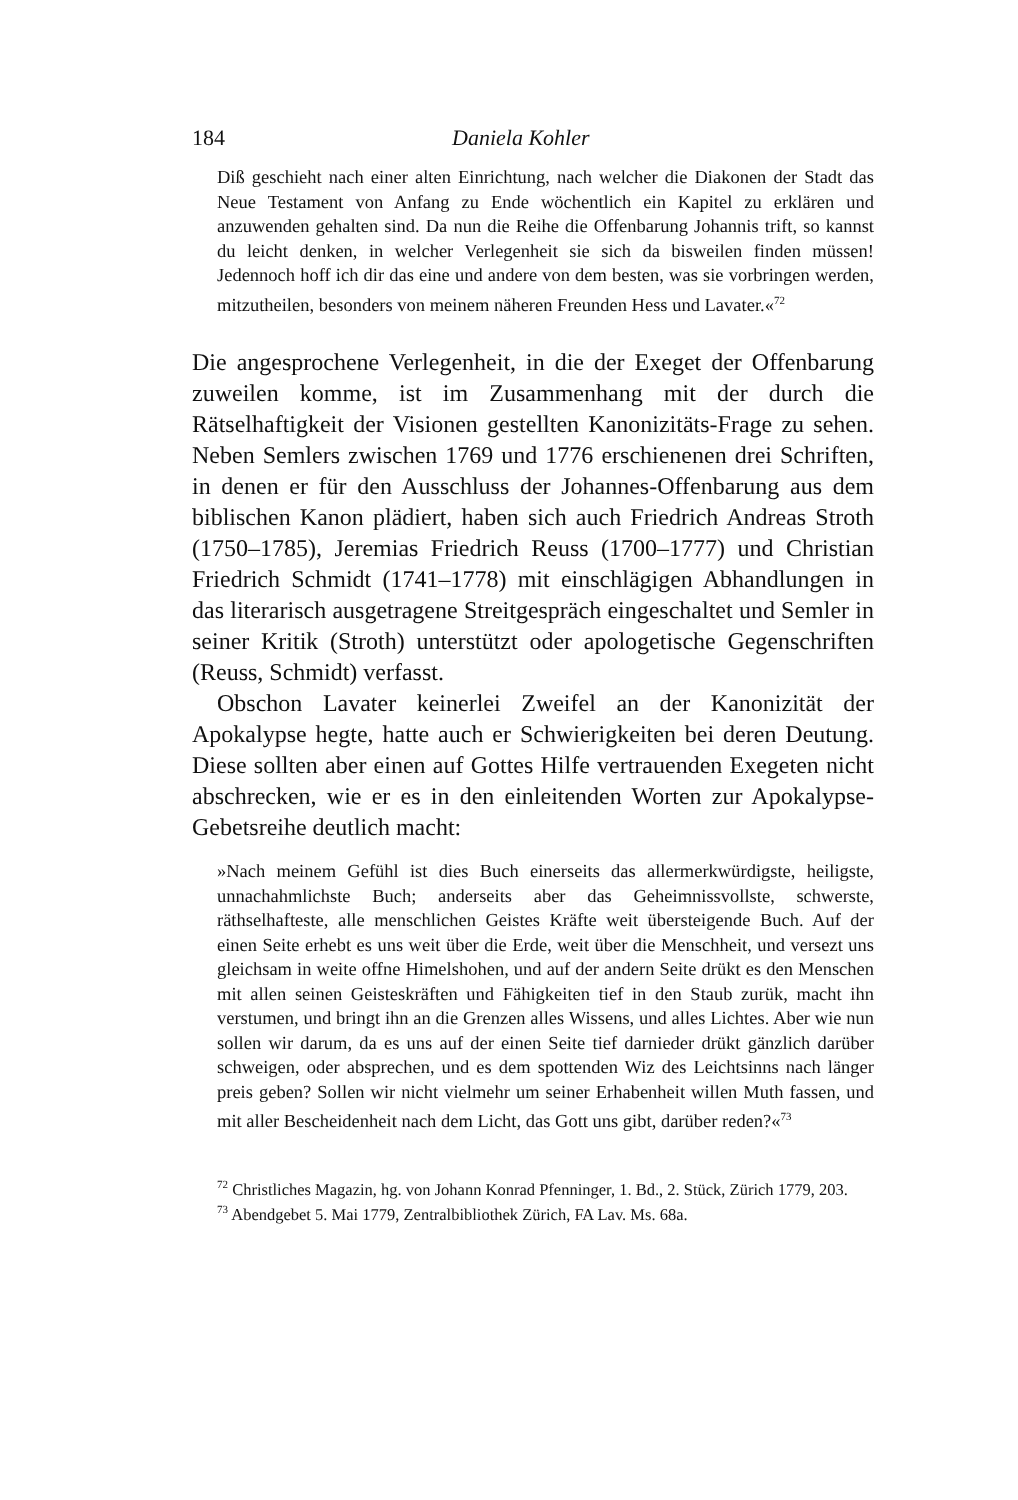184 Daniela Kohler
Diß geschieht nach einer alten Einrichtung, nach welcher die Diakonen der Stadt das Neue Testament von Anfang zu Ende wöchentlich ein Kapitel zu erklären und anzuwenden gehalten sind. Da nun die Reihe die Offenbarung Johannis trift, so kannst du leicht denken, in welcher Verlegenheit sie sich da bisweilen finden müssen! Jedennoch hoff ich dir das eine und andere von dem besten, was sie vorbringen werden, mitzutheilen, besonders von meinem näheren Freunden Hess und Lavater.«<sup>72</sup>
Die angesprochene Verlegenheit, in die der Exeget der Offenbarung zuweilen komme, ist im Zusammenhang mit der durch die Rätselhaftigkeit der Visionen gestellten Kanonizitäts-Frage zu sehen. Neben Semlers zwischen 1769 und 1776 erschienenen drei Schriften, in denen er für den Ausschluss der Johannes-Offenbarung aus dem biblischen Kanon plädiert, haben sich auch Friedrich Andreas Stroth (1750–1785), Jeremias Friedrich Reuss (1700–1777) und Christian Friedrich Schmidt (1741–1778) mit einschlägigen Abhandlungen in das literarisch ausgetragene Streitgespräch eingeschaltet und Semler in seiner Kritik (Stroth) unterstützt oder apologetische Gegenschriften (Reuss, Schmidt) verfasst.
Obschon Lavater keinerlei Zweifel an der Kanonizität der Apokalypse hegte, hatte auch er Schwierigkeiten bei deren Deutung. Diese sollten aber einen auf Gottes Hilfe vertrauenden Exegeten nicht abschrecken, wie er es in den einleitenden Worten zur Apokalypse-Gebetsreihe deutlich macht:
»Nach meinem Gefühl ist dies Buch einerseits das allermerkwürdigste, heiligste, unnachahmlichste Buch; anderseits aber das Geheimnissvollste, schwerste, räthselhafteste, alle menschlichen Geistes Kräfte weit übersteigende Buch. Auf der einen Seite erhebt es uns weit über die Erde, weit über die Menschheit, und versezt uns gleichsam in weite offne Himelshohen, und auf der andern Seite drükt es den Menschen mit allen seinen Geisteskräften und Fähigkeiten tief in den Staub zurük, macht ihn verstumen, und bringt ihn an die Grenzen alles Wissens, und alles Lichtes. Aber wie nun sollen wir darum, da es uns auf der einen Seite tief darnieder drükt gänzlich darüber schweigen, oder absprechen, und es dem spottenden Wiz des Leichtsinns nach länger preis geben? Sollen wir nicht vielmehr um seiner Erhabenheit willen Muth fassen, und mit aller Bescheidenheit nach dem Licht, das Gott uns gibt, darüber reden?«<sup>73</sup>
<sup>72</sup> Christliches Magazin, hg. von Johann Konrad Pfenninger, 1. Bd., 2. Stück, Zürich 1779, 203.
<sup>73</sup> Abendgebet 5. Mai 1779, Zentralbibliothek Zürich, FA Lav. Ms. 68a.